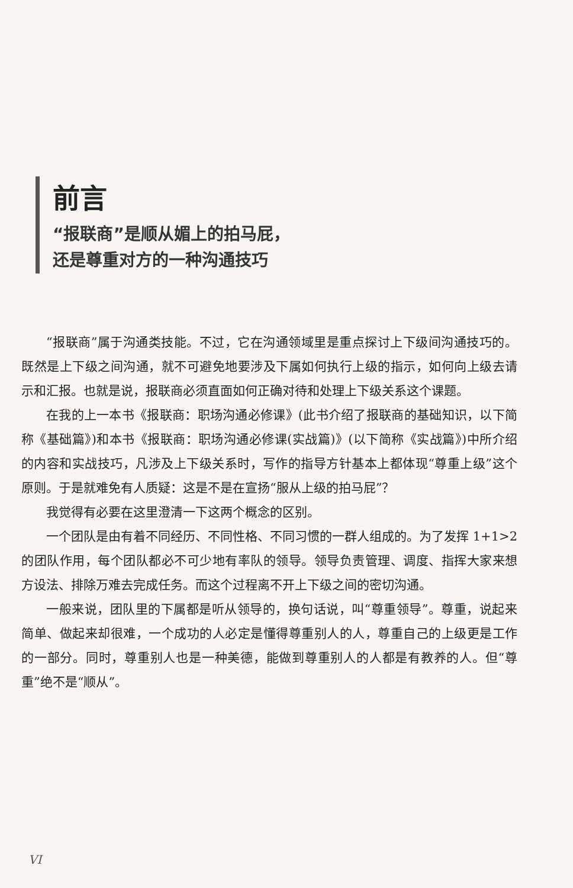前言
“报联商”是顺从媚上的拍马屁，
还是尊重对方的一种沟通技巧
“报联商”属于沟通类技能。不过，它在沟通领域里是重点探讨上下级间沟通技巧的。既然是上下级之间沟通，就不可避免地要涉及下属如何执行上级的指示，如何向上级去请示和汇报。也就是说，报联商必须直面如何正确对待和处理上下级关系这个课题。
在我的上一本书《报联商：职场沟通必修课》(此书介绍了报联商的基础知识，以下简称《基础篇》)和本书《报联商：职场沟通必修课(实战篇)》(以下简称《实战篇》)中所介绍的内容和实战技巧，凡涉及上下级关系时，写作的指导方针基本上都体现“尊重上级”这个原则。于是就难免有人质疑：这是不是在宣扬“服从上级的拍马屁”？
我觉得有必要在这里澄清一下这两个概念的区别。
一个团队是由有着不同经历、不同性格、不同习惯的一群人组成的。为了发挥 1+1>2 的团队作用，每个团队都必不可少地有率队的领导。领导负责管理、调度、指挥大家来想方设法、排除万难去完成任务。而这个过程离不开上下级之间的密切沟通。
一般来说，团队里的下属都是听从领导的，换句话说，叫“尊重领导”。尊重，说起来简单、做起来却很难，一个成功的人必定是懂得尊重别人的人，尊重自己的上级更是工作的一部分。同时，尊重别人也是一种美德，能做到尊重别人的人都是有教养的人。但“尊重”绝不是“顺从”。
VI